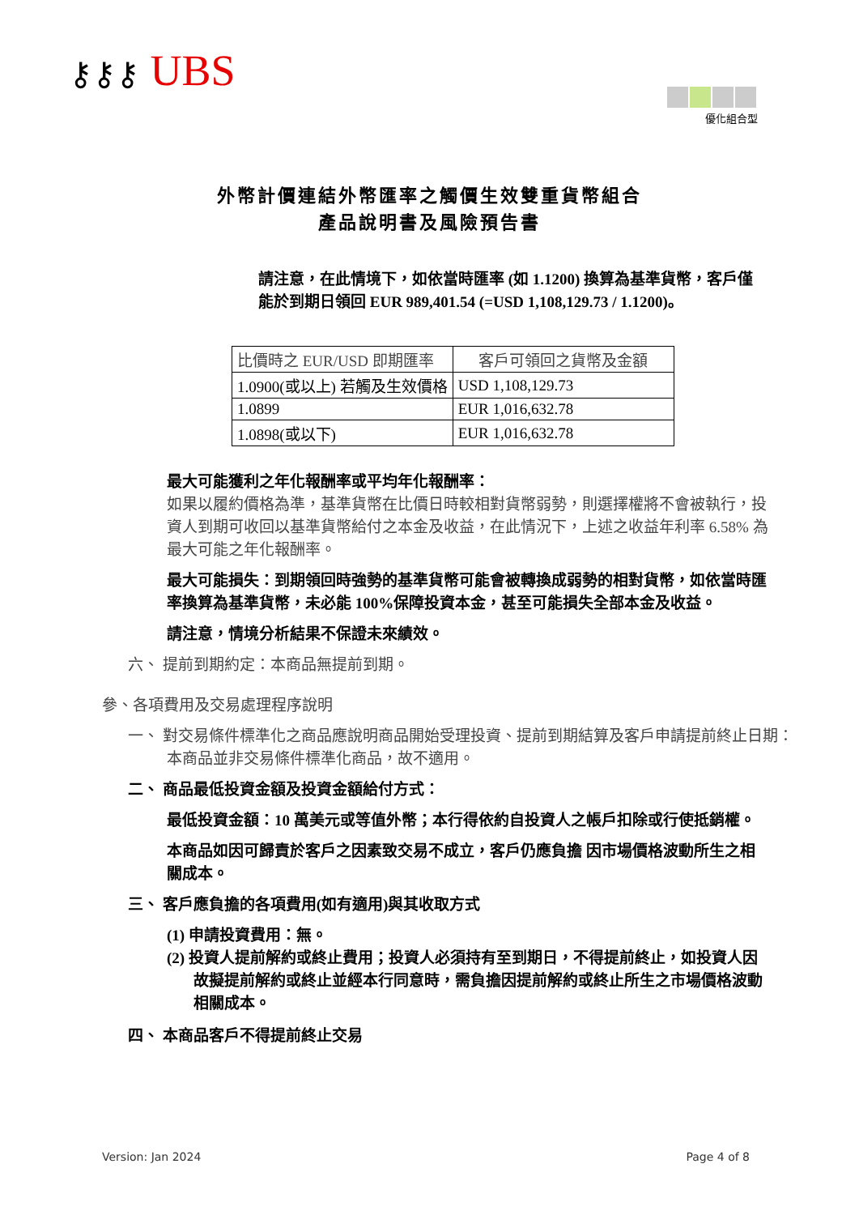⚷⚷⚷ UBS
優化組合型
外幣計價連結外幣匯率之觸價生效雙重貨幣組合
產品說明書及風險預告書
請注意，在此情境下，如依當時匯率 (如 1.1200) 換算為基準貨幣，客戶僅能於到期日領回 EUR 989,401.54 (=USD 1,108,129.73 / 1.1200)。
| 比價時之 EUR/USD 即期匯率 | 客戶可領回之貨幣及金額 |
| 1.0900(或以上) 若觸及生效價格 | USD 1,108,129.73 |
| 1.0899 | EUR 1,016,632.78 |
| 1.0898(或以下) | EUR 1,016,632.78 |
最大可能獲利之年化報酬率或平均年化報酬率：
如果以履約價格為準，基準貨幣在比價日時較相對貨幣弱勢，則選擇權將不會被執行，投資人到期可收回以基準貨幣給付之本金及收益，在此情況下，上述之收益年利率 6.58% 為最大可能之年化報酬率。
最大可能損失：到期領回時強勢的基準貨幣可能會被轉換成弱勢的相對貨幣，如依當時匯率換算為基準貨幣，未必能 100%保障投資本金，甚至可能損失全部本金及收益。
請注意，情境分析結果不保證未來績效。
六、 提前到期約定：本商品無提前到期。
參、各項費用及交易處理程序說明
一、 對交易條件標準化之商品應說明商品開始受理投資、提前到期結算及客戶申請提前終止日期：本商品並非交易條件標準化商品，故不適用。
二、 商品最低投資金額及投資金額給付方式：
最低投資金額：10 萬美元或等值外幣；本行得依約自投資人之帳戶扣除或行使抵銷權。
本商品如因可歸責於客戶之因素致交易不成立，客戶仍應負擔 因市場價格波動所生之相關成本。
三、 客戶應負擔的各項費用(如有適用)與其收取方式
(1) 申請投資費用：無。
(2) 投資人提前解約或終止費用；投資人必須持有至到期日，不得提前終止，如投資人因故擬提前解約或終止並經本行同意時，需負擔因提前解約或終止所生之市場價格波動相關成本。
四、 本商品客戶不得提前終止交易
Version: Jan 2024 Page 4 of 8